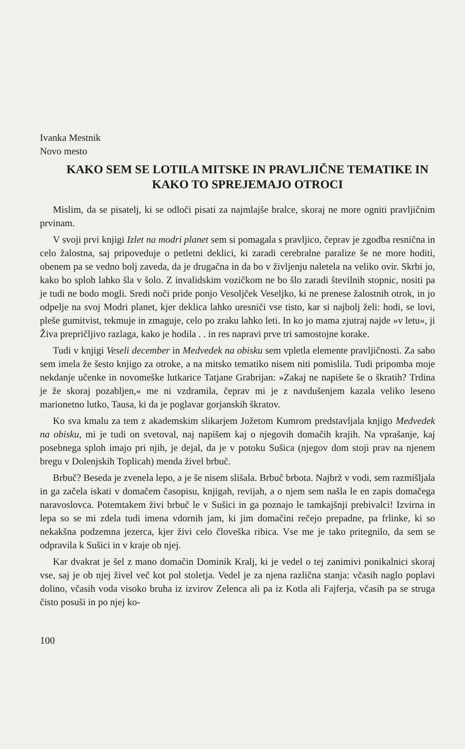Ivanka Mestnik
Novo mesto
KAKO SEM SE LOTILA MITSKE IN PRAVLJIČNE TEMATIKE IN KAKO TO SPREJEMAJO OTROCI
Mislim, da se pisatelj, ki se odloči pisati za najmlajše bralce, skoraj ne more ogniti pravljičnim prvinam.
V svoji prvi knjigi Izlet na modri planet sem si pomagala s pravljico, čeprav je zgodba resnična in celo žalostna, saj pripoveduje o petletni deklici, ki zaradi cerebralne paralize še ne more hoditi, obenem pa se vedno bolj zaveda, da je drugačna in da bo v življenju naletela na veliko ovir. Skrbi jo, kako bo sploh lahko šla v šolo. Z invalidskim vozičkom ne bo šlo zaradi številnih stopnic, nositi pa je tudi ne bodo mogli. Sredi noči pride ponjo Vesoljček Veseljko, ki ne prenese žalostnih otrok, in jo odpelje na svoj Modri planet, kjer deklica lahko uresniči vse tisto, kar si najbolj želi: hodi, se lovi, pleše gumitvist, tekmuje in zmaguje, celo po zraku lahko leti. In ko jo mama zjutraj najde »v letu«, ji Živa prepričljivo razlaga, kako je hodila . . in res napravi prve tri samostojne korake.
Tudi v knjigi Veseli december in Medvedek na obisku sem vpletla elemente pravljičnosti. Za sabo sem imela že šesto knjigo za otroke, a na mitsko tematiko nisem niti pomislila. Tudi pripomba moje nekdanje učenke in novomeške lutkarice Tatjane Grabrijan: »Zakaj ne napišete še o škratih? Trdina je že skoraj pozabljen,« me ni vzdramila, čeprav mi je z navdušenjem kazala veliko leseno marionetno lutko, Tausa, ki da je poglavar gorjanskih škratov.
Ko sva kmalu za tem z akademskim slikarjem Jožetom Kumrom predstavljala knjigo Medvedek na obisku, mi je tudi on svetoval, naj napišem kaj o njegovih domačih krajih. Na vprašanje, kaj posebnega sploh imajo pri njih, je dejal, da je v potoku Sušica (njegov dom stoji prav na njenem bregu v Dolenjskih Toplicah) menda živel brbuč.
Brbuč? Beseda je zvenela lepo, a je še nisem slišala. Brbuč brbota. Najbrž v vodi, sem razmišljala in ga začela iskati v domačem časopisu, knjigah, revijah, a o njem sem našla le en zapis domačega naravoslovca. Potemtakem živi brbuč le v Sušici in ga poznajo le tamkajšnji prebivalci! Izvirna in lepa so se mi zdela tudi imena vdornih jam, ki jim domačini rečejo prepadne, pa frlinke, ki so nekakšna podzemna jezerca, kjer živi celo človeška ribica. Vse me je tako pritegnilo, da sem se odpravila k Sušici in v kraje ob njej.
Kar dvakrat je šel z mano domačin Dominik Kralj, ki je vedel o tej zanimivi ponikalnici skoraj vse, saj je ob njej živel več kot pol stoletja. Vedel je za njena različna stanja: včasih naglo poplavi dolino, včasih voda visoko bruha iz izvirov Zelenca ali pa iz Kotla ali Fajferja, včasih pa se struga čisto posuši in po njej ko-
100